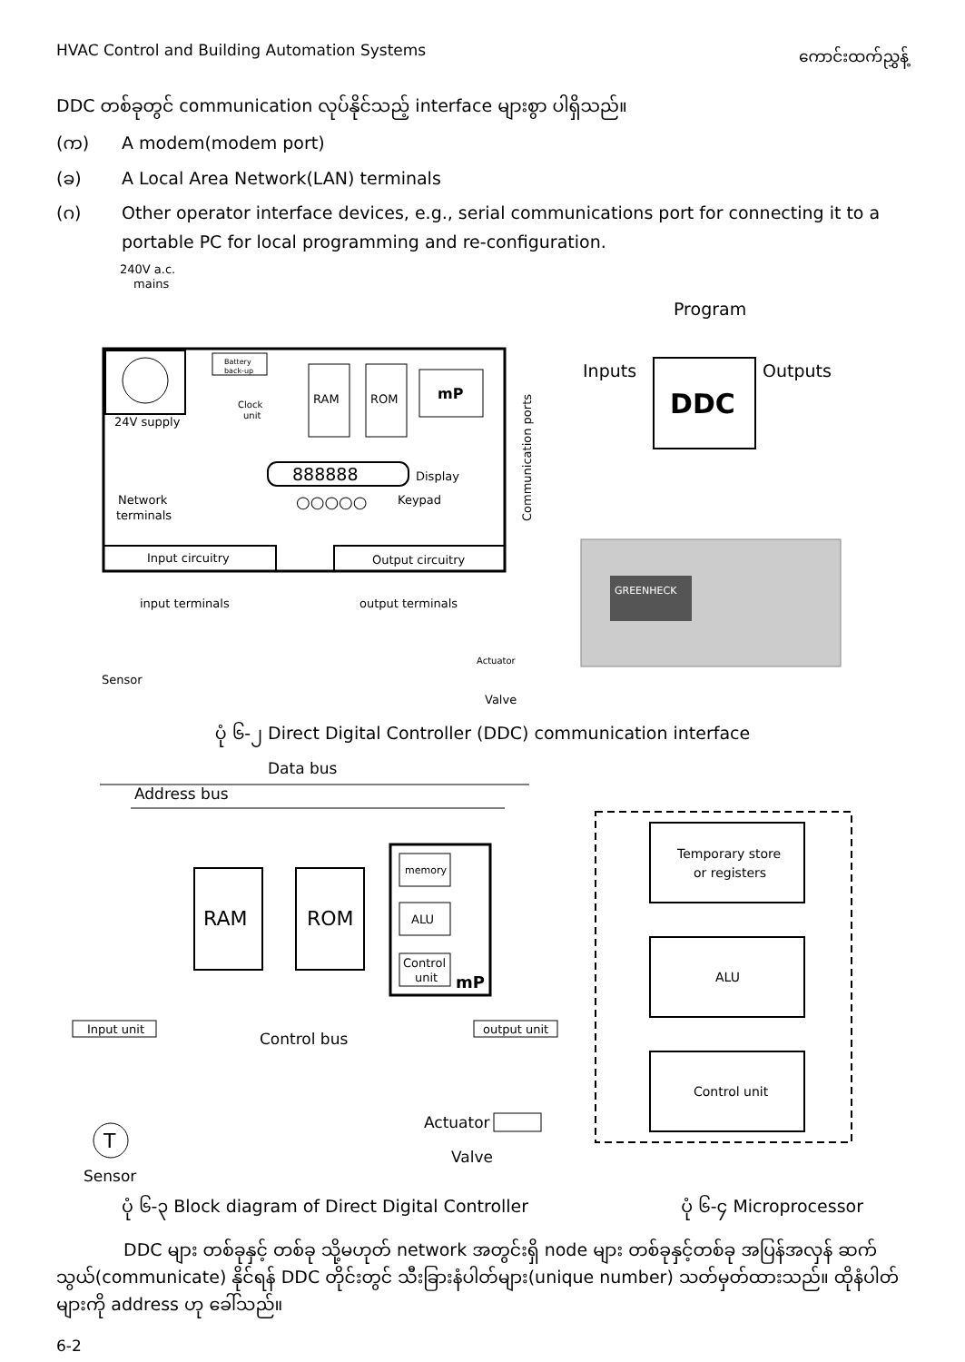HVAC Control and Building Automation Systems ကောင်းထက်ညွှန့်
DDC တစ်ခုတွင် communication လုပ်နိုင်သည့် interface များစွာ ပါရှိသည်။
(က) A modem(modem port)
(ခ) A Local Area Network(LAN) terminals
(ဂ) Other operator interface devices, e.g., serial communications port for connecting it to a portable PC for local programming and re-configuration.
240V a.c.
mains
24V supply
Battery
back-up
Clock
unit
RAM
ROM
mP
888888
Display
○○○○○
Keypad
Network
terminals
Communication ports
Input circuitry
Output circuitry
input terminals
output terminals
Sensor
Actuator
Valve
Program
Inputs
Outputs
DDC
GREENHECK
ပုံ ၆-၂ Direct Digital Controller (DDC) communication interface
Data bus
Address bus
RAM
ROM
memory
ALU
Control
unit
mP
Input unit
output unit
Control bus
T
Sensor
Actuator
Valve
Temporary store
or registers
ALU
Control unit
ပုံ ၆-၃ Block diagram of Direct Digital Controller ပုံ ၆-၄ Microprocessor
DDC များ တစ်ခုနှင့် တစ်ခု သို့မဟုတ် network အတွင်းရှိ node များ တစ်ခုနှင့်တစ်ခု အပြန်အလှန် ဆက်သွယ်(communicate) နိုင်ရန် DDC တိုင်းတွင် သီးခြားနံပါတ်များ(unique number) သတ်မှတ်ထားသည်။ ထိုနံပါတ်များကို address ဟု ခေါ်သည်။
6-2